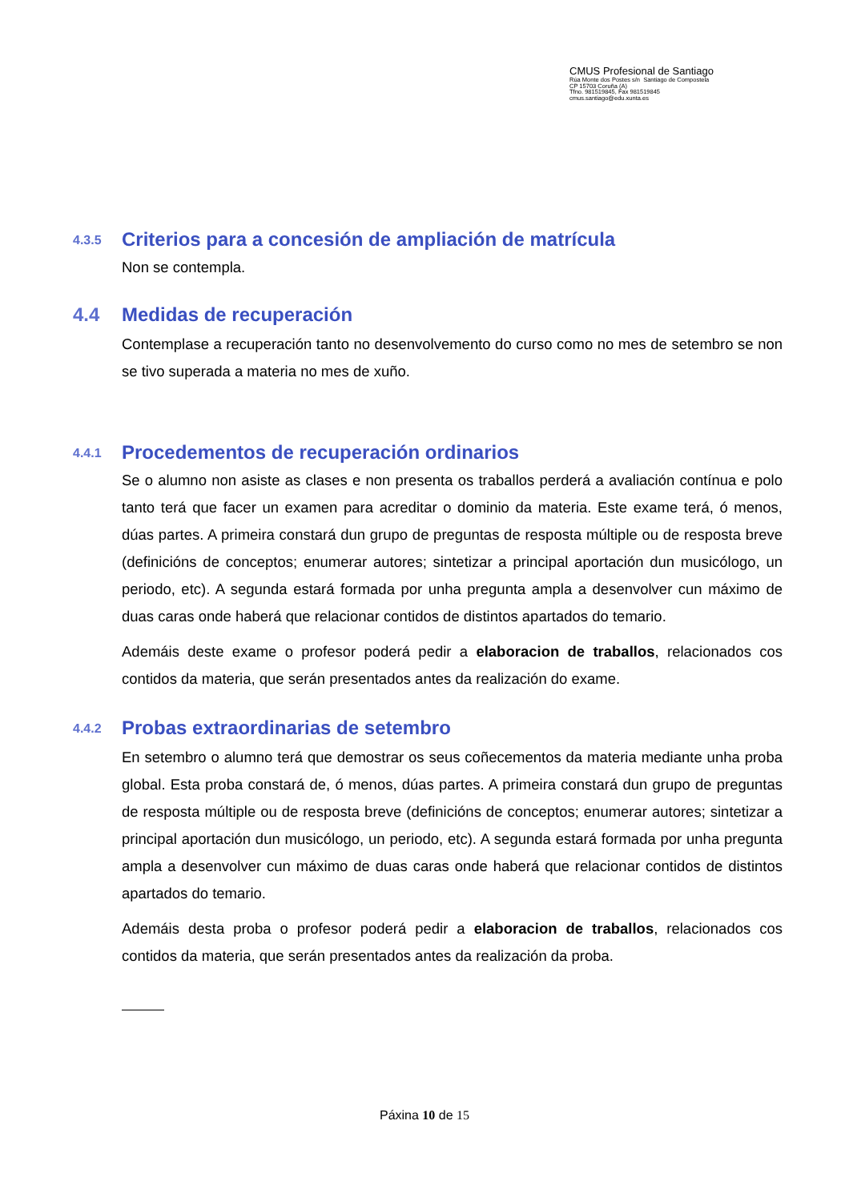CMUS Profesional de Santiago
Rúa Monte dos Postes s/n Santiago de Compostela
CP 15703 Coruña (A)
Tfno. 981519845, Fax 981519845
cmus.santiago@edu.xunta.es
4.3.5 Criterios para a concesión de ampliación de matrícula
Non se contempla.
4.4 Medidas de recuperación
Contemplase a recuperación tanto no desenvolvemento do curso como no mes de setembro se non se tivo superada a materia no mes de xuño.
4.4.1 Procedementos de recuperación ordinarios
Se o alumno non asiste as clases e non presenta os traballos perderá a avaliación contínua e polo tanto terá que facer un examen para acreditar o dominio da materia. Este exame terá, ó menos, dúas partes. A primeira constará dun grupo de preguntas de resposta múltiple ou de resposta breve (definicións de conceptos; enumerar autores; sintetizar a principal aportación dun musicólogo, un periodo, etc). A segunda estará formada por unha pregunta ampla a desenvolver cun máximo de duas caras onde haberá que relacionar contidos de distintos apartados do temario.
Ademáis deste exame o profesor poderá pedir a elaboracion de traballos, relacionados cos contidos da materia, que serán presentados antes da realización do exame.
4.4.2 Probas extraordinarias de setembro
En setembro o alumno terá que demostrar os seus coñecementos da materia mediante unha proba global. Esta proba constará de, ó menos, dúas partes. A primeira constará dun grupo de preguntas de resposta múltiple ou de resposta breve (definicións de conceptos; enumerar autores; sintetizar a principal aportación dun musicólogo, un periodo, etc). A segunda estará formada por unha pregunta ampla a desenvolver cun máximo de duas caras onde haberá que relacionar contidos de distintos apartados do temario.
Ademáis desta proba o profesor poderá pedir a elaboracion de traballos, relacionados cos contidos da materia, que serán presentados antes da realización da proba.
Páxina 10 de 15